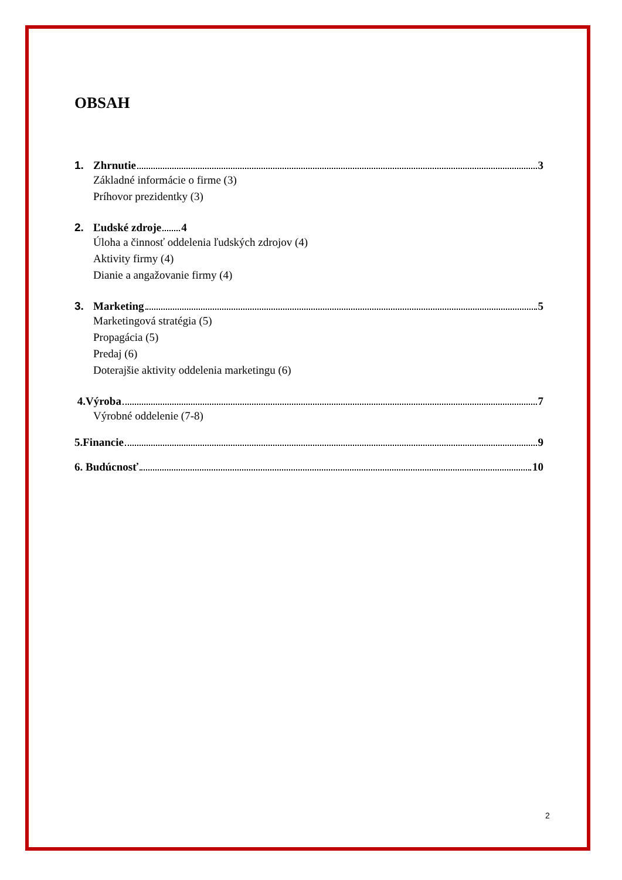OBSAH
1. Zhrnutie 3
Základné informácie o firme (3)
Príhovor prezidentky (3)
2. Ľudské zdroje 4
Úloha a činnosť oddelenia ľudských zdrojov (4)
Aktivity firmy (4)
Dianie a angažovanie firmy (4)
3. Marketing 5
Marketingová stratégia (5)
Propagácia (5)
Predaj (6)
Doterajšie aktivity oddelenia marketingu (6)
4.Výroba 7
Výrobné oddelenie (7-8)
5.Financie 9
6. Budúcnosť 10
2